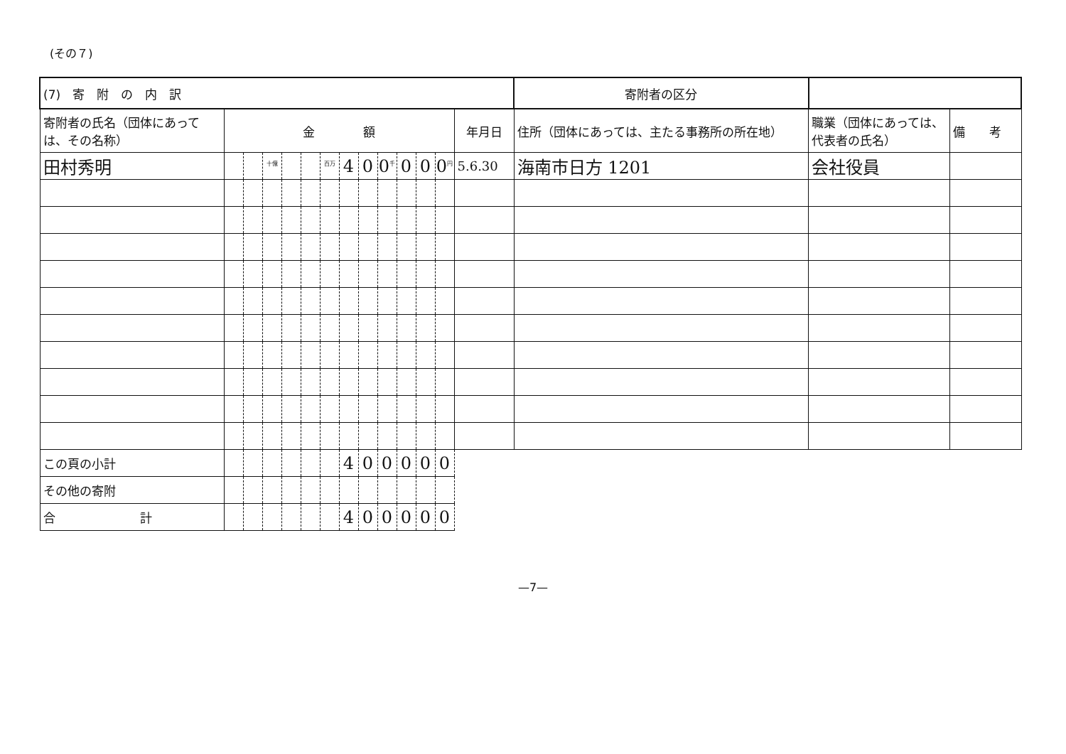(その７)
| (7) 寄 附 の 内 訳 | | | | | | | | | | | | | | 寄附者の区分 | | |
| 寄附者の氏名（団体にあっては、その名称） | 金 額 | | | | | | | | | | | | 年月日 | 住所（団体にあっては、主たる事務所の所在地） | 職業（団体にあっては、代表者の氏名） | 備 考 |
| 田村秀明 | | | <sup>十億</sup> | | | <sup>百万</sup> | 4 | 0 | 0<sup>千</sup> | 0 | 0 | 0<sup>円</sup> | 5.6.30 | 海南市日方 1201 | 会社役員 | |
| この頁の小計 | | | | | | | 4 | 0 | 0 | 0 | 0 | 0 | | | | |
| その他の寄附 | | | | | | | | | | | | | | | | |
| 合 計 | | | | | | | 4 | 0 | 0 | 0 | 0 | 0 | | | | |
—7—